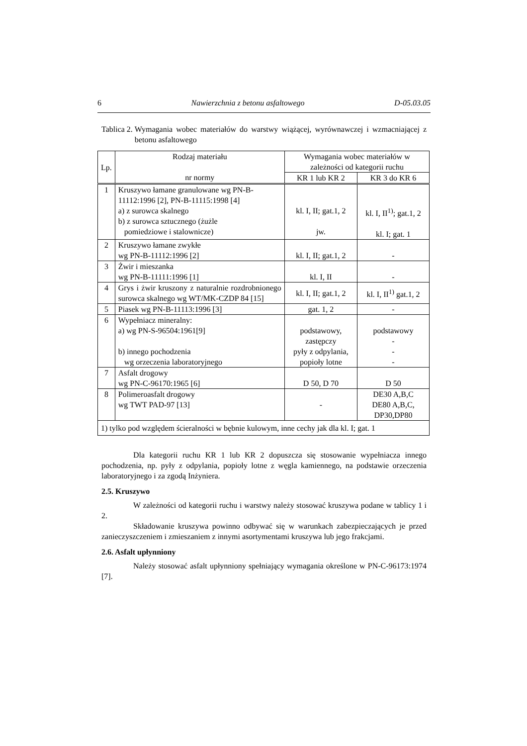6 Nawierzchnia z betonu asfaltowego D-05.03.05
Tablica 2. Wymagania wobec materiałów do warstwy wiążącej, wyrównawczej i wzmacniającej z betonu asfaltowego
| Lp. | Rodzaj materiału nr normy | Wymagania wobec materiałów w zależności od kategorii ruchu | |
| --- | --- | --- | --- |
| | | KR 1 lub KR 2 | KR 3 do KR 6 |
| 1 | Kruszywo łamane granulowane wg PN-B-11112:1996 [2], PN-B-11115:1998 [4] a) z surowca skalnego b) z surowca sztucznego (żużle pomiedziowe i stalownicze) | kl. I, II; gat.1, 2 jw. | kl. I, II<sup>1)</sup>; gat.1, 2 kl. I; gat. 1 |
| 2 | Kruszywo łamane zwykłe wg PN-B-11112:1996 [2] | kl. I, II; gat.1, 2 | - |
| 3 | Żwir i mieszanka wg PN-B-11111:1996 [1] | kl. I, II | - |
| 4 | Grys i żwir kruszony z naturalnie rozdrobnionego surowca skalnego wg WT/MK-CZDP 84 [15] | kl. I, II; gat.1, 2 | kl. I, II<sup>1)</sup> gat.1, 2 |
| 5 | Piasek wg PN-B-11113:1996 [3] | gat. 1, 2 | - |
| 6 | Wypełniacz mineralny: a) wg PN-S-96504:1961[9] b) innego pochodzenia wg orzeczenia laboratoryjnego | podstawowy, zastępczy pyły z odpylania, popioły lotne | podstawowy - - - |
| 7 | Asfalt drogowy wg PN-C-96170:1965 [6] | D 50, D 70 | D 50 |
| 8 | Polimeroasfalt drogowy wg TWT PAD-97 [13] | - | DE30 A,B,C DE80 A,B,C, DP30,DP80 |
| 1) tylko pod względem ścieralności w bębnie kulowym, inne cechy jak dla kl. I; gat. 1 | | | |
Dla kategorii ruchu KR 1 lub KR 2 dopuszcza się stosowanie wypełniacza innego pochodzenia, np. pyły z odpylania, popioły lotne z węgla kamiennego, na podstawie orzeczenia laboratoryjnego i za zgodą Inżyniera.
2.5. Kruszywo
W zależności od kategorii ruchu i warstwy należy stosować kruszywa podane w tablicy 1 i 2.
Składowanie kruszywa powinno odbywać się w warunkach zabezpieczających je przed zanieczyszczeniem i zmieszaniem z innymi asortymentami kruszywa lub jego frakcjami.
2.6. Asfalt upłynniony
Należy stosować asfalt upłynniony spełniający wymagania określone w PN-C-96173:1974 [7].